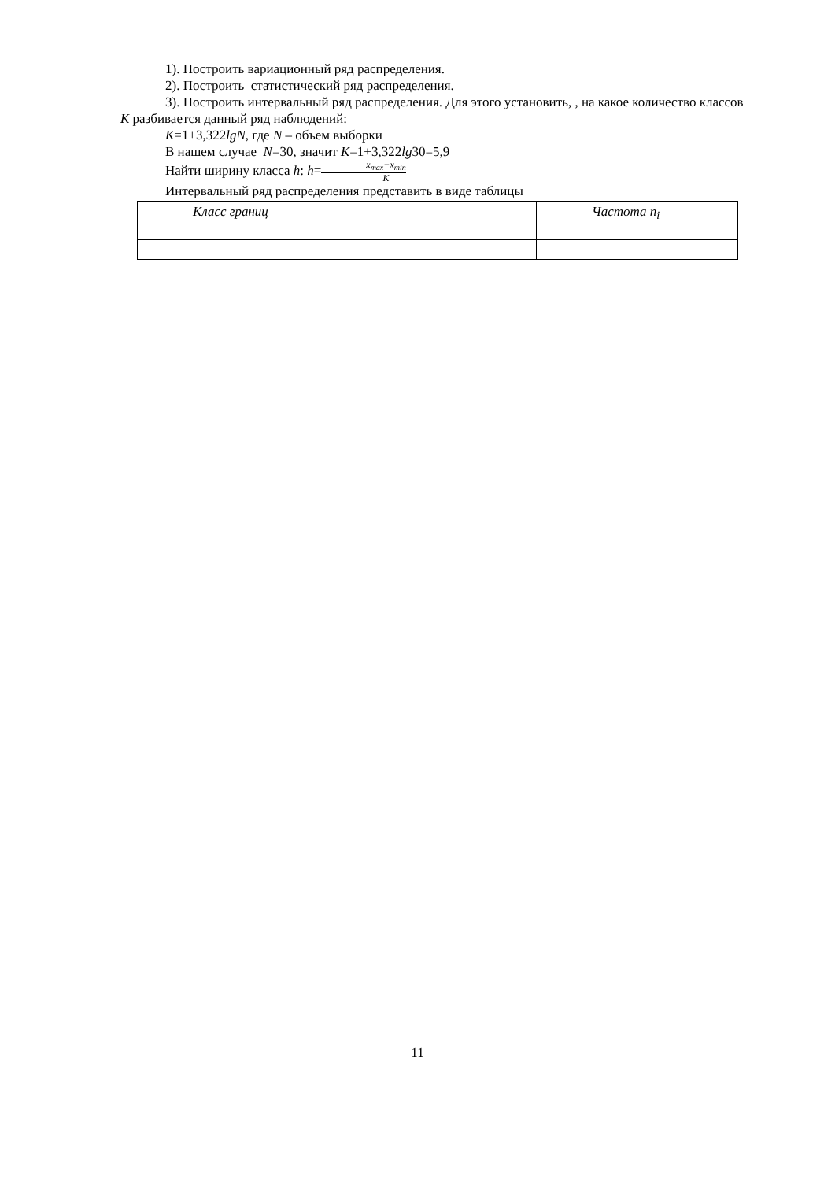1). Построить вариационный ряд распределения.
2). Построить статистический ряд распределения.
3). Построить интервальный ряд распределения. Для этого установить, , на какое количество классов К разбивается данный ряд наблюдений:
К=1+3,322lgN, где N – объем выборки
В нашем случае N=30, значит К=1+3,322lg30=5,9
Найти ширину класса h: h=x<sub>max</sub>−x<sub>min</sub> K
Интервальный ряд распределения представить в виде таблицы
| Класс границ | Частота n<sub>i</sub> |
11